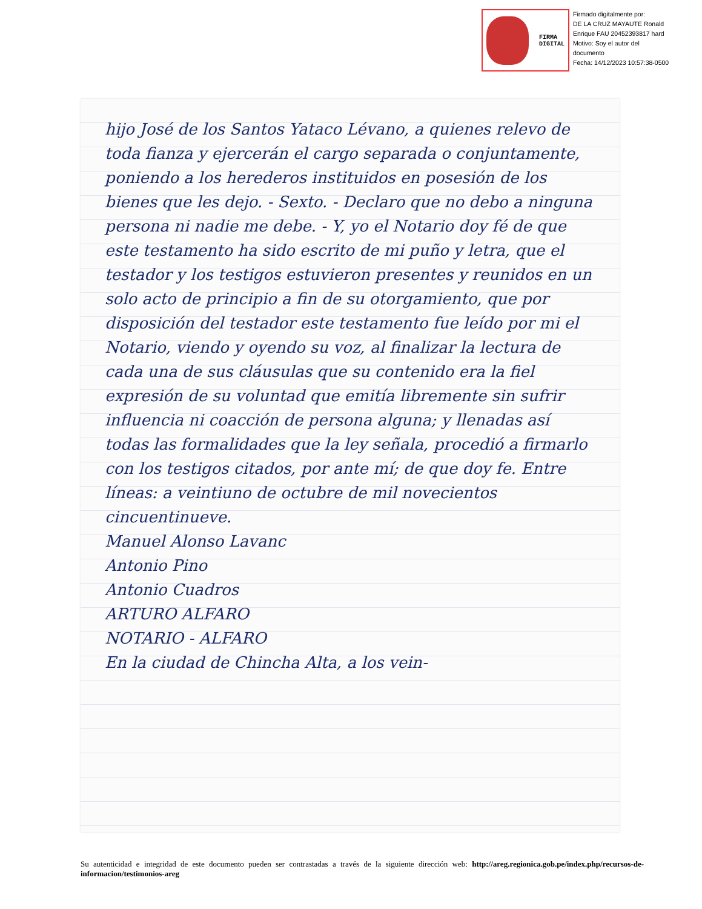FIRMA
DIGITAL
Firmado digitalmente por:
DE LA CRUZ MAYAUTE Ronald
Enrique FAU 20452393817 hard
Motivo: Soy el autor del
documento
Fecha: 14/12/2023 10:57:38-0500
hijo José de los Santos Yataco Lévano, a quienes relevo de toda fianza y ejercerán el cargo separada o conjuntamente, poniendo a los herederos instituidos en posesión de los bienes que les dejo. - Sexto. - Declaro que no debo a ninguna persona ni nadie me debe. - Y, yo el Notario doy fé de que este testamento ha sido escrito de mi puño y letra, que el testador y los testigos estuvieron presentes y reunidos en un solo acto de principio a fin de su otorgamiento, que por disposición del testador este testamento fue leído por mi el Notario, viendo y oyendo su voz, al finalizar la lectura de cada una de sus cláusulas que su contenido era la fiel expresión de su voluntad que emitía libremente sin sufrir influencia ni coacción de persona alguna; y llenadas así todas las formalidades que la ley señala, procedió a firmarlo con los testigos citados, por ante mí; de que doy fe. Entre líneas: a veintiuno de octubre de mil novecientos cincuentinueve.
Manuel Alonso Lavanc
Antonio Pino
Antonio Cuadros
ARTURO ALFARO
NOTARIO - ALFARO
En la ciudad de Chincha Alta, a los vein-
Su autenticidad e integridad de este documento pueden ser contrastadas a través de la siguiente dirección web: http://areg.regionica.gob.pe/index.php/recursos-de-informacion/testimonios-areg